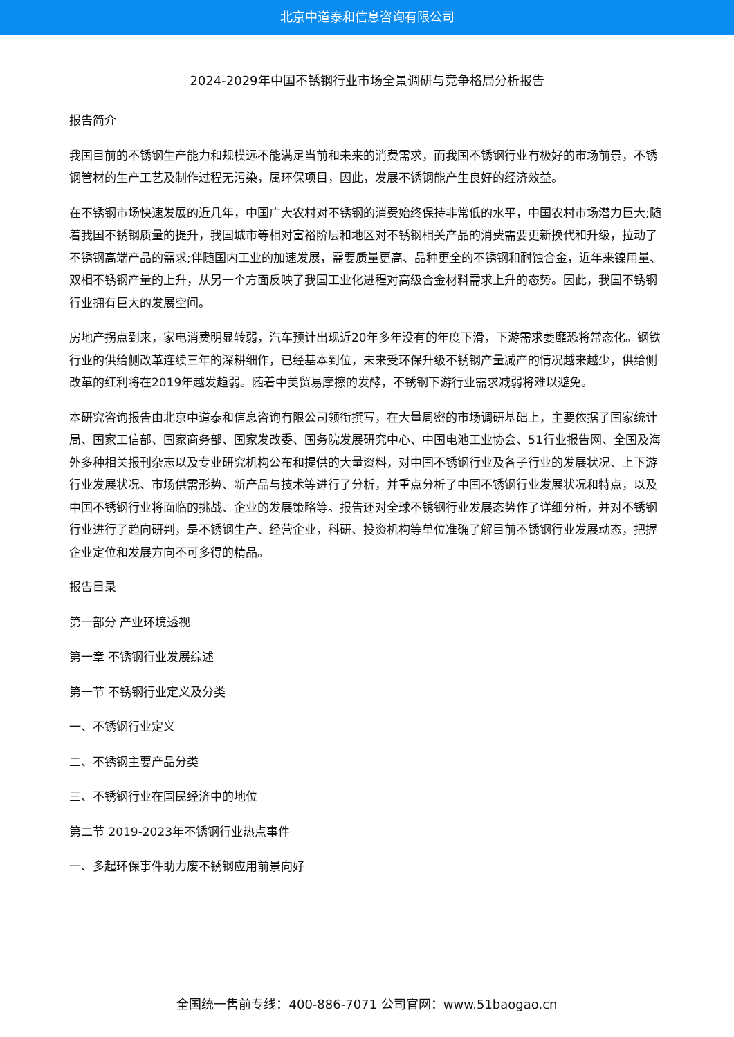北京中道泰和信息咨询有限公司
2024-2029年中国不锈钢行业市场全景调研与竞争格局分析报告
报告简介
我国目前的不锈钢生产能力和规模远不能满足当前和未来的消费需求，而我国不锈钢行业有极好的市场前景，不锈钢管材的生产工艺及制作过程无污染，属环保项目，因此，发展不锈钢能产生良好的经济效益。
在不锈钢市场快速发展的近几年，中国广大农村对不锈钢的消费始终保持非常低的水平，中国农村市场潜力巨大;随着我国不锈钢质量的提升，我国城市等相对富裕阶层和地区对不锈钢相关产品的消费需要更新换代和升级，拉动了不锈钢高端产品的需求;伴随国内工业的加速发展，需要质量更高、品种更全的不锈钢和耐蚀合金，近年来镍用量、双相不锈钢产量的上升，从另一个方面反映了我国工业化进程对高级合金材料需求上升的态势。因此，我国不锈钢行业拥有巨大的发展空间。
房地产拐点到来，家电消费明显转弱，汽车预计出现近20年多年没有的年度下滑，下游需求萎靡恐将常态化。钢铁行业的供给侧改革连续三年的深耕细作，已经基本到位，未来受环保升级不锈钢产量减产的情况越来越少，供给侧改革的红利将在2019年越发趋弱。随着中美贸易摩擦的发酵，不锈钢下游行业需求减弱将难以避免。
本研究咨询报告由北京中道泰和信息咨询有限公司领衔撰写，在大量周密的市场调研基础上，主要依据了国家统计局、国家工信部、国家商务部、国家发改委、国务院发展研究中心、中国电池工业协会、51行业报告网、全国及海外多种相关报刊杂志以及专业研究机构公布和提供的大量资料，对中国不锈钢行业及各子行业的发展状况、上下游行业发展状况、市场供需形势、新产品与技术等进行了分析，并重点分析了中国不锈钢行业发展状况和特点，以及中国不锈钢行业将面临的挑战、企业的发展策略等。报告还对全球不锈钢行业发展态势作了详细分析，并对不锈钢行业进行了趋向研判，是不锈钢生产、经营企业，科研、投资机构等单位准确了解目前不锈钢行业发展动态，把握企业定位和发展方向不可多得的精品。
报告目录
第一部分 产业环境透视
第一章 不锈钢行业发展综述
第一节 不锈钢行业定义及分类
一、不锈钢行业定义
二、不锈钢主要产品分类
三、不锈钢行业在国民经济中的地位
第二节 2019-2023年不锈钢行业热点事件
一、多起环保事件助力废不锈钢应用前景向好
全国统一售前专线：400-886-7071 公司官网：www.51baogao.cn